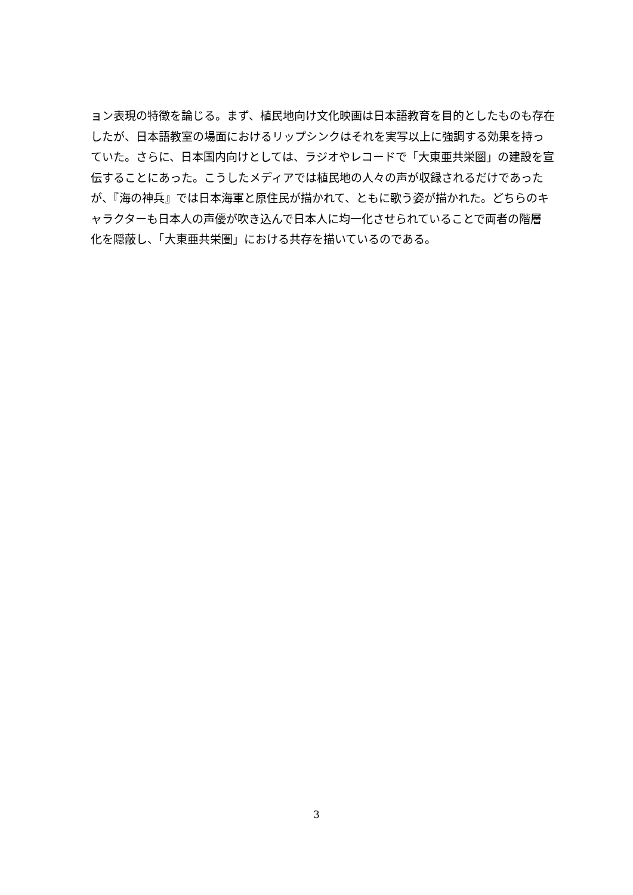ョン表現の特徴を論じる。まず、植民地向け文化映画は日本語教育を目的としたものも存在
したが、日本語教室の場面におけるリップシンクはそれを実写以上に強調する効果を持っ
ていた。さらに、日本国内向けとしては、ラジオやレコードで「大東亜共栄圏」の建設を宣
伝することにあった。こうしたメディアでは植民地の人々の声が収録されるだけであった
が、『海の神兵』では日本海軍と原住民が描かれて、ともに歌う姿が描かれた。どちらのキ
ャラクターも日本人の声優が吹き込んで日本人に均一化させられていることで両者の階層
化を隠蔽し、「大東亜共栄圏」における共存を描いているのである。
3